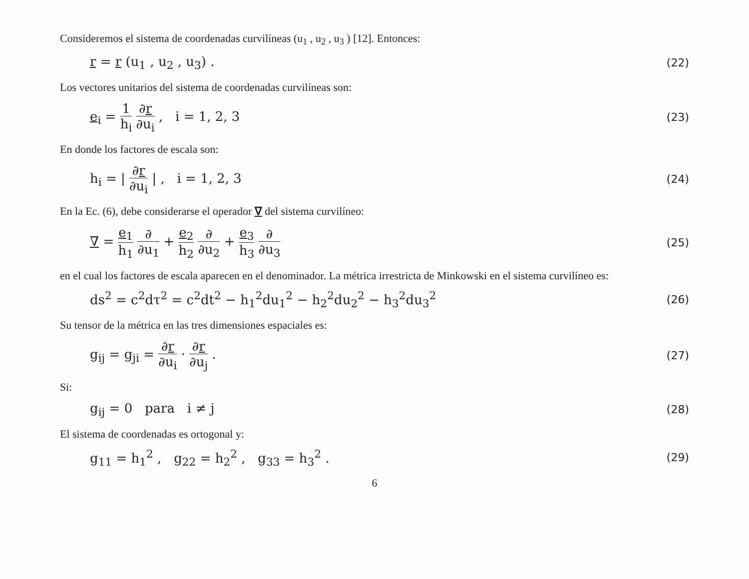Consideremos el sistema de coordenadas curvilíneas (u<sub>1</sub> , u<sub>2</sub> , u<sub>3</sub> ) [12]. Entonces:
r = r (u<sub>1</sub> , u<sub>2</sub> , u<sub>3</sub>) . (22)
Los vectores unitarios del sistema de coordenadas curvilíneas son:
e<sub>i</sub> = 1 h<sub>i</sub> ∂r ∂u<sub>i</sub> , i = 1, 2, 3 (23)
En donde los factores de escala son:
h<sub>i</sub> = | ∂r ∂u<sub>i</sub> | , i = 1, 2, 3 (24)
En la Ec. (6), debe considerarse el operador ∇ del sistema curvilíneo:
∇ = e<sub>1</sub> h<sub>1</sub> ∂ ∂u<sub>1</sub> + e<sub>2</sub> h<sub>2</sub> ∂ ∂u<sub>2</sub> + e<sub>3</sub> h<sub>3</sub> ∂ ∂u<sub>3</sub> (25)
en el cual los factores de escala aparecen en el denominador. La métrica irrestricta de Minkowski en el sistema curvilíneo es:
ds<sup>2</sup> = c<sup>2</sup>dτ<sup>2</sup> = c<sup>2</sup>dt<sup>2</sup> − h<sub>1</sub><sup>2</sup>du<sub>1</sub><sup>2</sup> − h<sub>2</sub><sup>2</sup>du<sub>2</sub><sup>2</sup> − h<sub>3</sub><sup>2</sup>du<sub>3</sub><sup>2</sup> (26)
Su tensor de la métrica en las tres dimensiones espaciales es:
g<sub>ij</sub> = g<sub>ji</sub> = ∂r ∂u<sub>i</sub> · ∂r ∂u<sub>j</sub> . (27)
Si:
g<sub>ij</sub> = 0 para i ≠ j (28)
El sistema de coordenadas es ortogonal y:
g<sub>11</sub> = h<sub>1</sub><sup>2</sup> , g<sub>22</sub> = h<sub>2</sub><sup>2</sup> , g<sub>33</sub> = h<sub>3</sub><sup>2</sup> . (29)
6